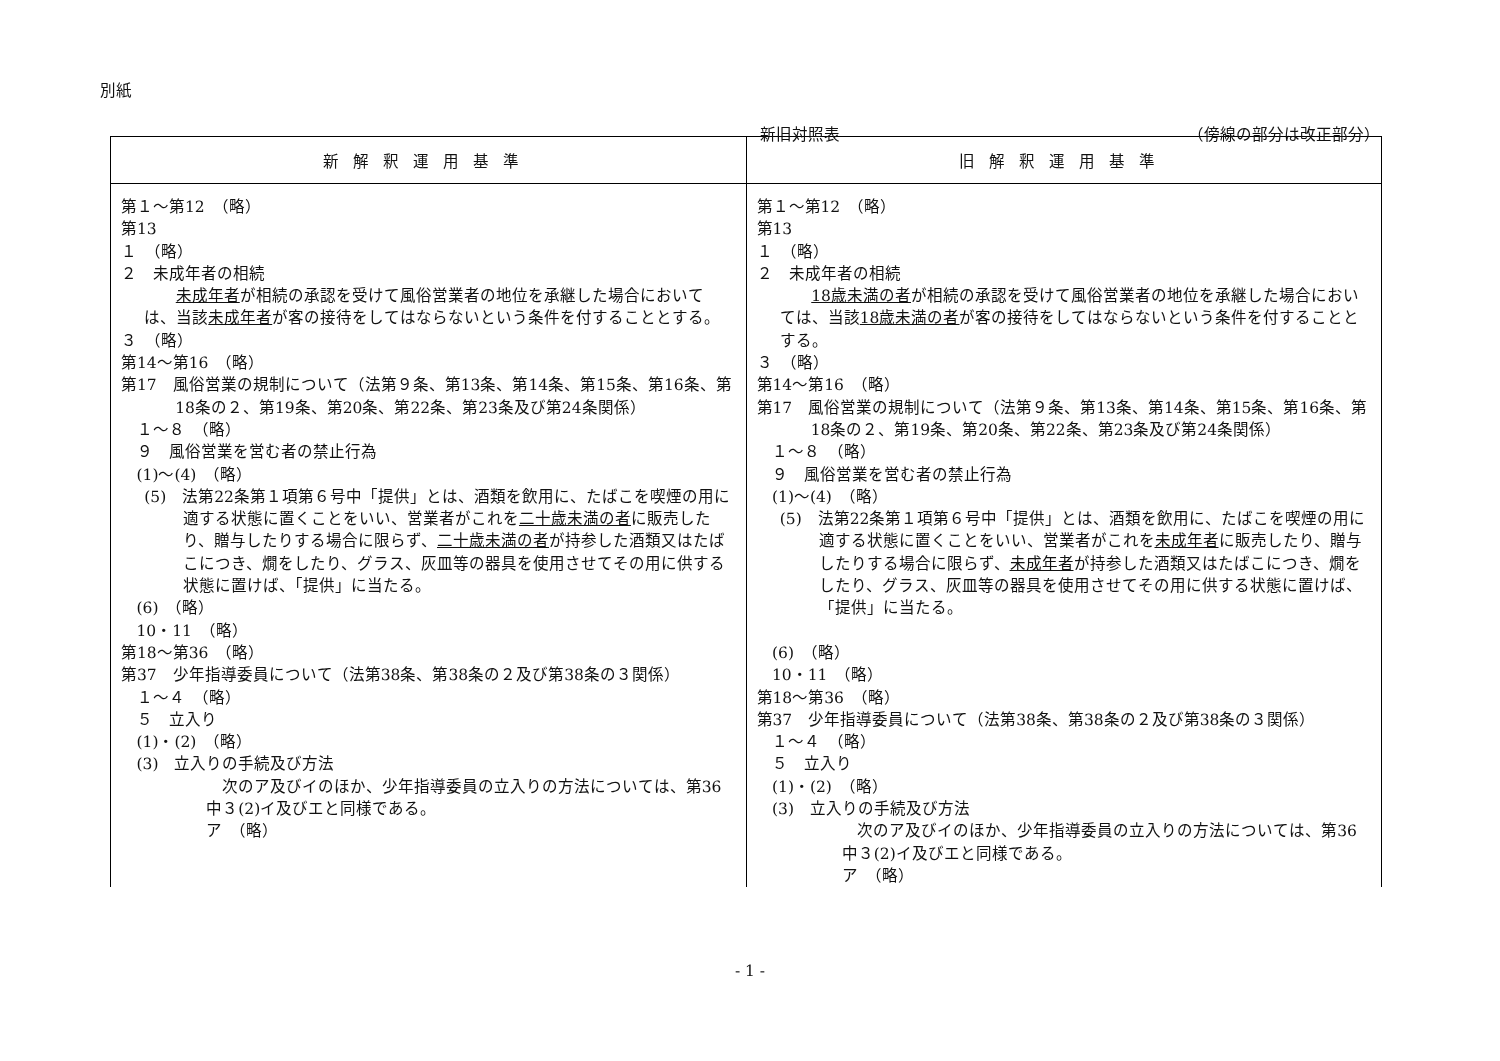別紙
新旧対照表 （傍線の部分は改正部分）
| 新解釈運用基準 | 旧解釈運用基準 |
| --- | --- |
| 第１～第12 （略） 第13 １ （略） ２ 未成年者の相続 未成年者 が相続の承認を受けて風俗営業者の地位を承継した場合においては、当該 未成年者 が客の接待をしてはならないという条件を付することとする。 ３ （略） 第14～第16 （略） 第17 風俗営業の規制について（法第９条、第13条、第14条、第15条、第16条、第18条の２、第19条、第20条、第22条、第23条及び第24条関係） １～８ （略） ９ 風俗営業を営む者の禁止行為 (1)～(4) （略） (5) 法第22条第１項第６号中「提供」とは、酒類を飲用に、たばこを喫煙の用に適する状態に置くことをいい、営業者がこれを 二十歳未満の者 に販売したり、贈与したりする場合に限らず、 二十歳未満の者 が持参した酒類又はたばこにつき、燗をしたり、グラス、灰皿等の器具を使用させてその用に供する状態に置けば、「提供」に当たる。 (6) （略） 10・11 （略） 第18～第36 （略） 第37 少年指導委員について（法第38条、第38条の２及び第38条の３関係） １～４ （略） ５ 立入り (1)・(2) （略） (3) 立入りの手続及び方法 次のア及びイのほか、少年指導委員の立入りの方法については、第36中３(2)イ及びエと同様である。 ア （略） | 第１～第12 （略） 第13 １ （略） ２ 未成年者の相続 18歳未満の者 が相続の承認を受けて風俗営業者の地位を承継した場合においては、当該 18歳未満の者 が客の接待をしてはならないという条件を付することとする。 ３ （略） 第14～第16 （略） 第17 風俗営業の規制について（法第９条、第13条、第14条、第15条、第16条、第18条の２、第19条、第20条、第22条、第23条及び第24条関係） １～８ （略） ９ 風俗営業を営む者の禁止行為 (1)～(4) （略） (5) 法第22条第１項第６号中「提供」とは、酒類を飲用に、たばこを喫煙の用に適する状態に置くことをいい、営業者がこれを 未成年者 に販売したり、贈与したりする場合に限らず、 未成年者 が持参した酒類又はたばこにつき、燗をしたり、グラス、灰皿等の器具を使用させてその用に供する状態に置けば、「提供」に当たる。 (6) （略） 10・11 （略） 第18～第36 （略） 第37 少年指導委員について（法第38条、第38条の２及び第38条の３関係） １～４ （略） ５ 立入り (1)・(2) （略） (3) 立入りの手続及び方法 次のア及びイのほか、少年指導委員の立入りの方法については、第36中３(2)イ及びエと同様である。 ア （略） |
- 1 -